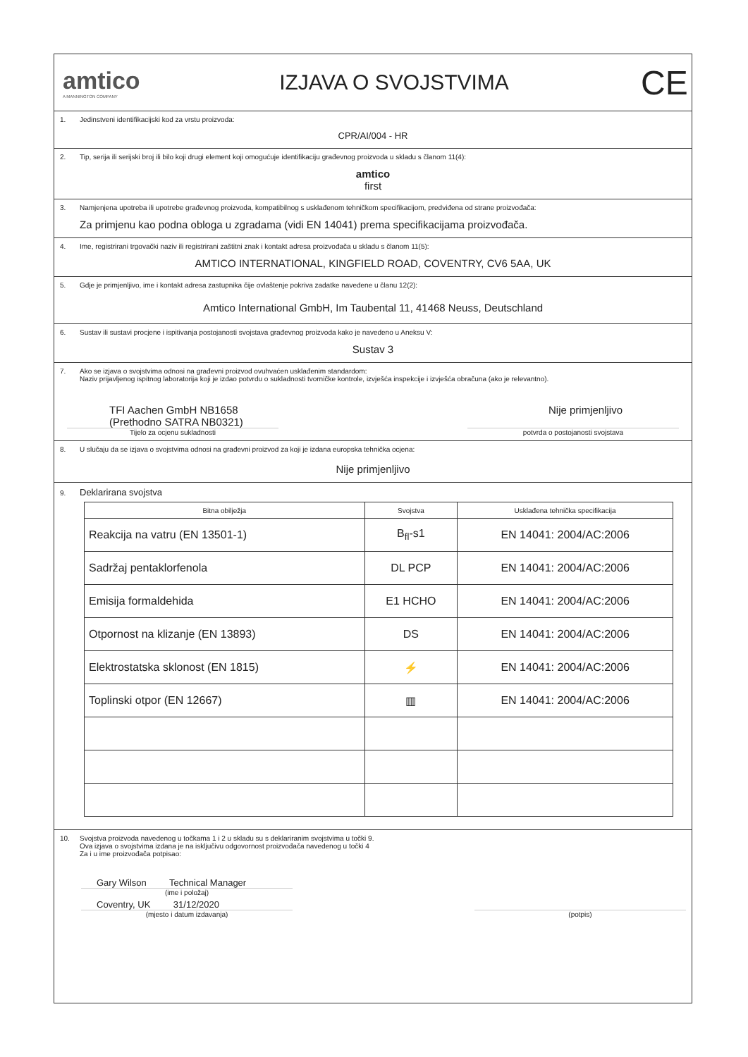amtico
A MANNINGTON COMPANY
IZJAVA O SVOJSTVIMA
CE
1. Jedinstveni identifikacijski kod za vrstu proizvoda:
CPR/AI/004 - HR
2. Tip, serija ili serijski broj ili bilo koji drugi element koji omogućuje identifikaciju građevnog proizvoda u skladu s članom 11(4):
amtico
first
3. Namjenjena upotreba ili upotrebe građevnog proizvoda, kompatibilnog s usklađenom tehničkom specifikacijom, predviđena od strane proizvođača:
Za primjenu kao podna obloga u zgradama (vidi EN 14041) prema specifikacijama proizvođača.
4. Ime, registrirani trgovački naziv ili registrirani zaštitni znak i kontakt adresa proizvođača u skladu s članom 11(5):
AMTICO INTERNATIONAL, KINGFIELD ROAD, COVENTRY, CV6 5AA, UK
5. Gdje je primjenljivo, ime i kontakt adresa zastupnika čije ovlaštenje pokriva zadatke navedene u članu 12(2):
Amtico International GmbH, Im Taubental 11, 41468 Neuss, Deutschland
6. Sustav ili sustavi procjene i ispitivanja postojanosti svojstava građevnog proizvoda kako je navedeno u Aneksu V:
Sustav 3
7. Ako se izjava o svojstvima odnosi na građevni proizvod ovuhvaćen usklađenim standardom:
Naziv prijavljenog ispitnog laboratorija koji je izdao potvrdu o sukladnosti tvorničke kontrole, izvješća inspekcije i izvješća obračuna (ako je relevantno).
TFI Aachen GmbH NB1658
(Prethodno SATRA NB0321)
Nije primjenljivo
Tijelo za ocjenu sukladnosti potvrda o postojanosti svojstava
8. U slučaju da se izjava o svojstvima odnosi na građevni proizvod za koji je izdana europska tehnička ocjena:
Nije primjenljivo
9. Deklarirana svojstva
| Bitna obilježja | Svojstva | Usklađena tehnička specifikacija |
| --- | --- | --- |
| Reakcija na vatru (EN 13501-1) | B<sub>fl</sub>-s1 | EN 14041: 2004/AC:2006 |
| Sadržaj pentaklorfenola | DL PCP | EN 14041: 2004/AC:2006 |
| Emisija formaldehida | E1 HCHO | EN 14041: 2004/AC:2006 |
| Otpornost na klizanje (EN 13893) | DS | EN 14041: 2004/AC:2006 |
| Elektrostatska sklonost (EN 1815) | ⚡ | EN 14041: 2004/AC:2006 |
| Toplinski otpor (EN 12667) | ▥ | EN 14041: 2004/AC:2006 |
10. Svojstva proizvoda navedenog u točkama 1 i 2 u skladu su s deklariranim svojstvima u točki 9.
Ova izjava o svojstvima izdana je na isključivu odgovornost proizvođača navedenog u točki 4
Za i u ime proizvođača potpisao:
Gary Wilson Technical Manager
(ime i položaj)
Coventry, UK 31/12/2020
(mjesto i datum izdavanja) (potpis)